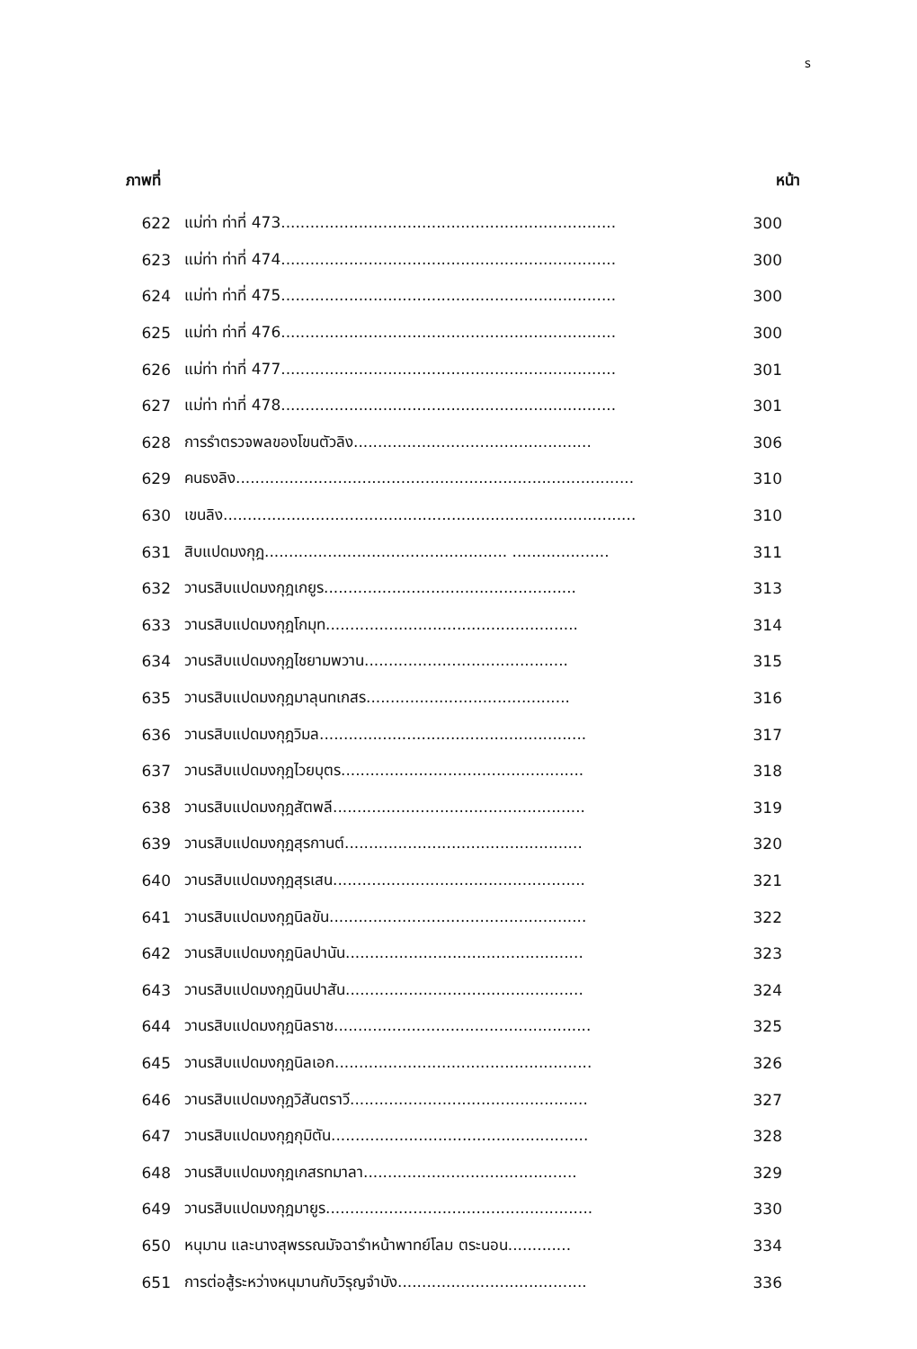ร
ภาพที่ หน้า
622 แม่ท่า ท่าที่ 473..................................................................... 300
623 แม่ท่า ท่าที่ 474..................................................................... 300
624 แม่ท่า ท่าที่ 475..................................................................... 300
625 แม่ท่า ท่าที่ 476..................................................................... 300
626 แม่ท่า ท่าที่ 477..................................................................... 301
627 แม่ท่า ท่าที่ 478..................................................................... 301
628 การรำตรวจพลของโขนตัวลิง................................................. 306
629 คนธงลิง.................................................................................. 310
630 เขนลิง..................................................................................... 310
631 สิบแปดมงกุฎ.................................................. .................... 311
632 วานรสิบแปดมงกุฎเกยูร.................................................... 313
633 วานรสิบแปดมงกุฎโกมุท.................................................... 314
634 วานรสิบแปดมงกุฎไชยามพวาน.......................................... 315
635 วานรสิบแปดมงกุฎมาลุนทเกสร.......................................... 316
636 วานรสิบแปดมงกุฎวิมล....................................................... 317
637 วานรสิบแปดมงกุฎไวยบุตร.................................................. 318
638 วานรสิบแปดมงกุฎสัตพลี.................................................... 319
639 วานรสิบแปดมงกุฎสุรกานต์................................................. 320
640 วานรสิบแปดมงกุฎสุรเสน.................................................... 321
641 วานรสิบแปดมงกุฎนิลขัน..................................................... 322
642 วานรสิบแปดมงกุฎนิลปานัน................................................. 323
643 วานรสิบแปดมงกุฎนินปาสัน................................................. 324
644 วานรสิบแปดมงกุฎนิลราช..................................................... 325
645 วานรสิบแปดมงกุฎนิลเอก..................................................... 326
646 วานรสิบแปดมงกุฎวิสันตราวี................................................. 327
647 วานรสิบแปดมงกุฎกุมิตัน..................................................... 328
648 วานรสิบแปดมงกุฎเกสรทมาลา............................................ 329
649 วานรสิบแปดมงกุฎมายูร....................................................... 330
650 หนุมาน และนางสุพรรณมัจฉารำหน้าพาทย์โลม ตระนอน............. 334
651 การต่อสู้ระหว่างหนุมานกับวิรุญจำบัง....................................... 336